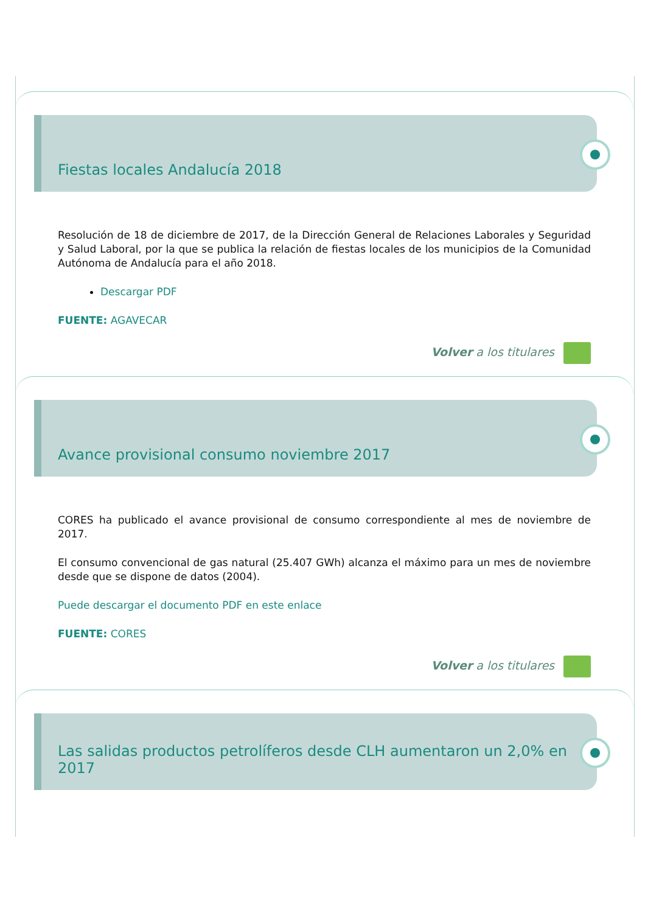Fiestas locales Andalucía 2018
Resolución de 18 de diciembre de 2017, de la Dirección General de Relaciones Laborales y Seguridad y Salud Laboral, por la que se publica la relación de fiestas locales de los municipios de la Comunidad Autónoma de Andalucía para el año 2018.
Descargar PDF
FUENTE: AGAVECAR
Volver a los titulares
Avance provisional consumo noviembre 2017
CORES ha publicado el avance provisional de consumo correspondiente al mes de noviembre de 2017.
El consumo convencional de gas natural (25.407 GWh) alcanza el máximo para un mes de noviembre desde que se dispone de datos (2004).
Puede descargar el documento PDF en este enlace
FUENTE: CORES
Volver a los titulares
Las salidas productos petrolíferos desde CLH aumentaron un 2,0% en 2017